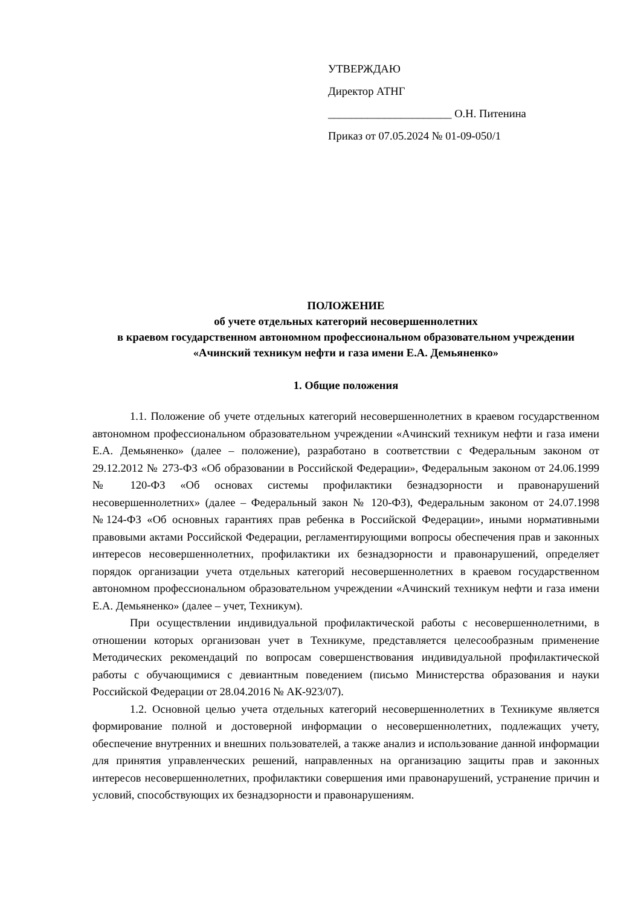УТВЕРЖДАЮ
Директор АТНГ
______________________ О.Н. Питенина
Приказ от 07.05.2024 № 01-09-050/1
ПОЛОЖЕНИЕ
об учете отдельных категорий несовершеннолетних
в краевом государственном автономном профессиональном образовательном учреждении «Ачинский техникум нефти и газа имени Е.А. Демьяненко»
1. Общие положения
1.1. Положение об учете отдельных категорий несовершеннолетних в краевом государственном автономном профессиональном образовательном учреждении «Ачинский техникум нефти и газа имени Е.А. Демьяненко» (далее – положение), разработано в соответствии с Федеральным законом от 29.12.2012 № 273-ФЗ «Об образовании в Российской Федерации», Федеральным законом от 24.06.1999 № 120-ФЗ «Об основах системы профилактики безнадзорности и правонарушений несовершеннолетних» (далее – Федеральный закон № 120-ФЗ), Федеральным законом от 24.07.1998 №124-ФЗ «Об основных гарантиях прав ребенка в Российской Федерации», иными нормативными правовыми актами Российской Федерации, регламентирующими вопросы обеспечения прав и законных интересов несовершеннолетних, профилактики их безнадзорности и правонарушений, определяет порядок организации учета отдельных категорий несовершеннолетних в краевом государственном автономном профессиональном образовательном учреждении «Ачинский техникум нефти и газа имени Е.А. Демьяненко» (далее – учет, Техникум).
При осуществлении индивидуальной профилактической работы с несовершеннолетними, в отношении которых организован учет в Техникуме, представляется целесообразным применение Методических рекомендаций по вопросам совершенствования индивидуальной профилактической работы с обучающимися с девиантным поведением (письмо Министерства образования и науки Российской Федерации от 28.04.2016 № АК-923/07).
1.2. Основной целью учета отдельных категорий несовершеннолетних в Техникуме является формирование полной и достоверной информации о несовершеннолетних, подлежащих учету, обеспечение внутренних и внешних пользователей, а также анализ и использование данной информации для принятия управленческих решений, направленных на организацию защиты прав и законных интересов несовершеннолетних, профилактики совершения ими правонарушений, устранение причин и условий, способствующих их безнадзорности и правонарушениям.